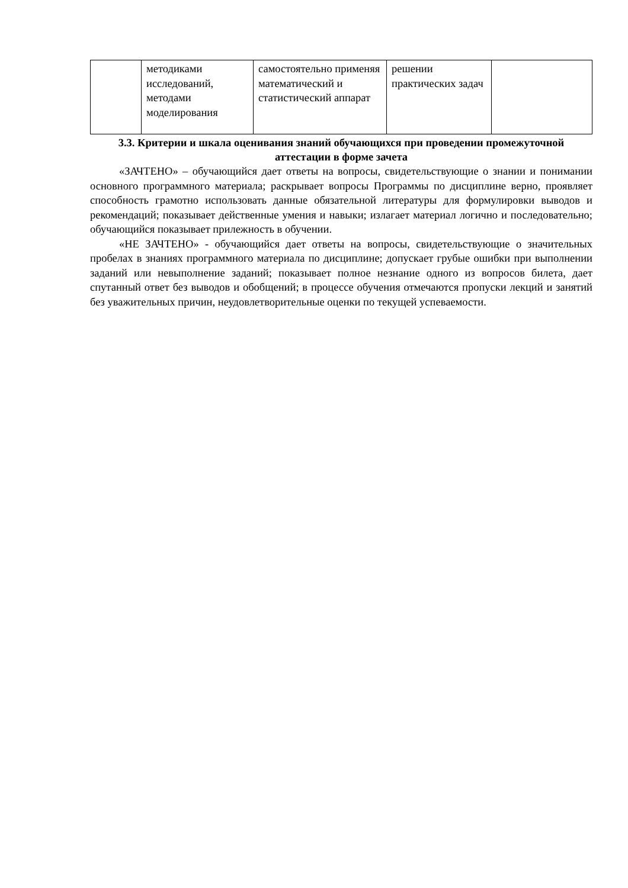| | методиками исследований, методами моделирования | самостоятельно применяя математический и статистический аппарат | решении практических задач | |
3.3. Критерии и шкала оценивания знаний обучающихся при проведении промежуточной аттестации в форме зачета
«ЗАЧТЕНО» – обучающийся дает ответы на вопросы, свидетельствующие о знании и понимании основного программного материала; раскрывает вопросы Программы по дисциплине верно, проявляет способность грамотно использовать данные обязательной литературы для формулировки выводов и рекомендаций; показывает действенные умения и навыки; излагает материал логично и последовательно; обучающийся показывает прилежность в обучении.
«НЕ ЗАЧТЕНО» - обучающийся дает ответы на вопросы, свидетельствующие о значительных пробелах в знаниях программного материала по дисциплине; допускает грубые ошибки при выполнении заданий или невыполнение заданий; показывает полное незнание одного из вопросов билета, дает спутанный ответ без выводов и обобщений; в процессе обучения отмечаются пропуски лекций и занятий без уважительных причин, неудовлетворительные оценки по текущей успеваемости.